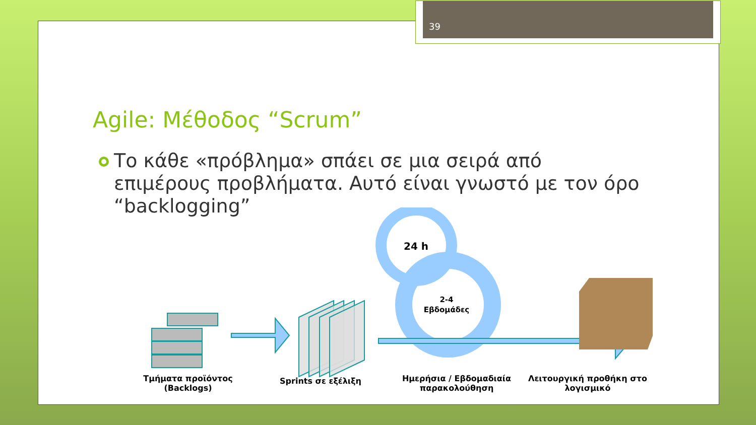39
Agile: Μέθοδος “Scrum”
Το κάθε «πρόβλημα» σπάει σε μια σειρά από επιμέρους προβλήματα. Αυτό είναι γνωστό με τον όρο “backlogging”
24 h
2-4
Εβδομάδες
Τμήματα προϊόντος (Backlogs)
Sprints σε εξέλιξη
Ημερήσια / Εβδομαδιαία παρακολούθηση
Λειτουργική προθήκη στο λογισμικό